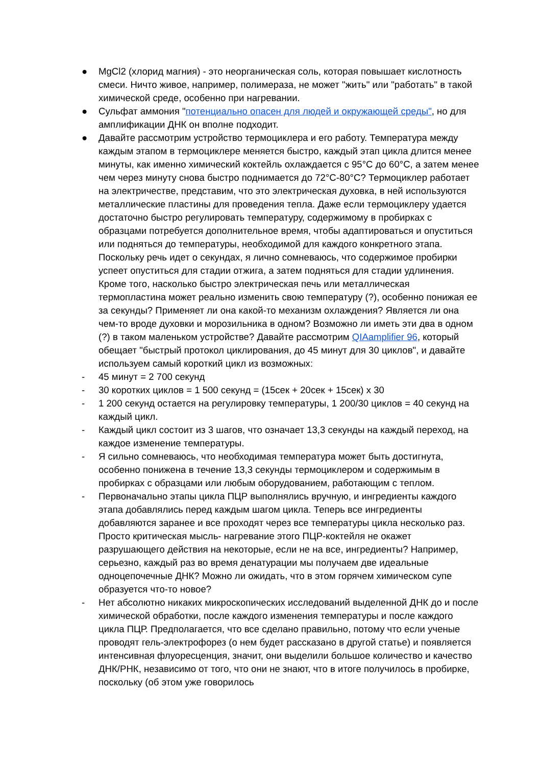● MgCl2 (хлорид магния) - это неорганическая соль, которая повышает кислотность смеси. Ничто живое, например, полимераза, не может "жить" или "работать" в такой химической среде, особенно при нагревании.
● Сульфат аммония "потенциально опасен для людей и окружающей среды", но для амплификации ДНК он вполне подходит.
● Давайте рассмотрим устройство термоциклера и его работу. Температура между каждым этапом в термоциклере меняется быстро, каждый этап цикла длится менее минуты, как именно химический коктейль охлаждается с 95°C до 60°C, а затем менее чем через минуту снова быстро поднимается до 72°C-80°C? Термоциклер работает на электричестве, представим, что это электрическая духовка, в ней используются металлические пластины для проведения тепла. Даже если термоциклеру удается достаточно быстро регулировать температуру, содержимому в пробирках с образцами потребуется дополнительное время, чтобы адаптироваться и опуститься или подняться до температуры, необходимой для каждого конкретного этапа. Поскольку речь идет о секундах, я лично сомневаюсь, что содержимое пробирки успеет опуститься для стадии отжига, а затем подняться для стадии удлинения. Кроме того, насколько быстро электрическая печь или металлическая термопластина может реально изменить свою температуру (?), особенно понижая ее за секунды? Применяет ли она какой-то механизм охлаждения? Является ли она чем-то вроде духовки и морозильника в одном? Возможно ли иметь эти два в одном (?) в таком маленьком устройстве? Давайте рассмотрим QIAamplifier 96, который обещает "быстрый протокол циклирования, до 45 минут для 30 циклов", и давайте используем самый короткий цикл из возможных:
- 45 минут = 2 700 секунд
- 30 коротких циклов = 1 500 секунд = (15сек + 20сек + 15сек) x 30
- 1 200 секунд остается на регулировку температуры, 1 200/30 циклов = 40 секунд на каждый цикл.
- Каждый цикл состоит из 3 шагов, что означает 13,3 секунды на каждый переход, на каждое изменение температуры.
- Я сильно сомневаюсь, что необходимая температура может быть достигнута, особенно понижена в течение 13,3 секунды термоциклером и содержимым в пробирках с образцами или любым оборудованием, работающим с теплом.
- Первоначально этапы цикла ПЦР выполнялись вручную, и ингредиенты каждого этапа добавлялись перед каждым шагом цикла. Теперь все ингредиенты добавляются заранее и все проходят через все температуры цикла несколько раз. Просто критическая мысль- нагревание этого ПЦР-коктейля не окажет разрушающего действия на некоторые, если не на все, ингредиенты? Например, серьезно, каждый раз во время денатурации мы получаем две идеальные одноцепочечные ДНК? Можно ли ожидать, что в этом горячем химическом супе образуется что-то новое?
- Нет абсолютно никаких микроскопических исследований выделенной ДНК до и после химической обработки, после каждого изменения температуры и после каждого цикла ПЦР. Предполагается, что все сделано правильно, потому что если ученые проводят гель-электрофорез (о нем будет рассказано в другой статье) и появляется интенсивная флуоресценция, значит, они выделили большое количество и качество ДНК/РНК, независимо от того, что они не знают, что в итоге получилось в пробирке, поскольку (об этом уже говорилось